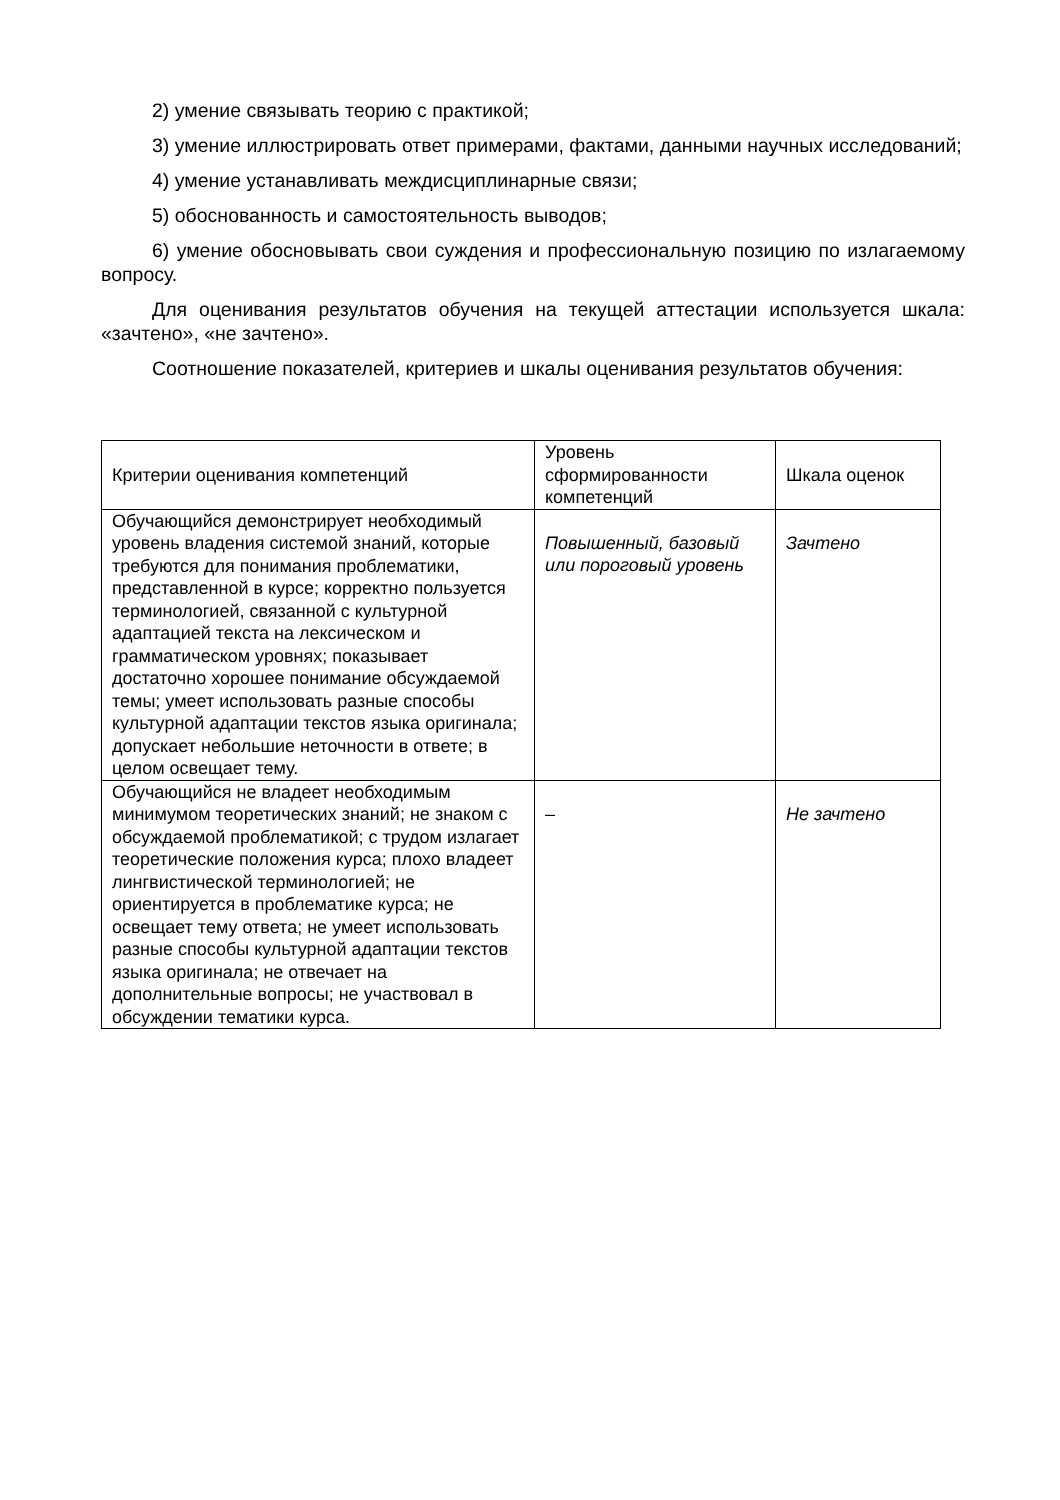2) умение связывать теорию с практикой;
3) умение иллюстрировать ответ примерами, фактами, данными научных исследований;
4) умение устанавливать междисциплинарные связи;
5) обоснованность и самостоятельность выводов;
6) умение обосновывать свои суждения и профессиональную позицию по излагаемому вопросу.
Для оценивания результатов обучения на текущей аттестации используется шкала: «зачтено», «не зачтено».
Соотношение показателей, критериев и шкалы оценивания результатов обучения:
| Критерии оценивания компетенций | Уровень сформированности компетенций | Шкала оценок |
| --- | --- | --- |
| Обучающийся демонстрирует необходимый уровень владения системой знаний, которые требуются для понимания проблематики, представленной в курсе; корректно пользуется терминологией, связанной с культурной адаптацией текста на лексическом и грамматическом уровнях; показывает достаточно хорошее понимание обсуждаемой темы; умеет использовать разные способы культурной адаптации текстов языка оригинала; допускает небольшие неточности в ответе; в целом освещает тему. | Повышенный, базовый или пороговый уровень | Зачтено |
| Обучающийся не владеет необходимым минимумом теоретических знаний; не знаком с обсуждаемой проблематикой; с трудом излагает теоретические положения курса; плохо владеет лингвистической терминологией; не ориентируется в проблематике курса; не освещает тему ответа; не умеет использовать разные способы культурной адаптации текстов языка оригинала; не отвечает на дополнительные вопросы; не участвовал в обсуждении тематики курса. | – | Не зачтено |